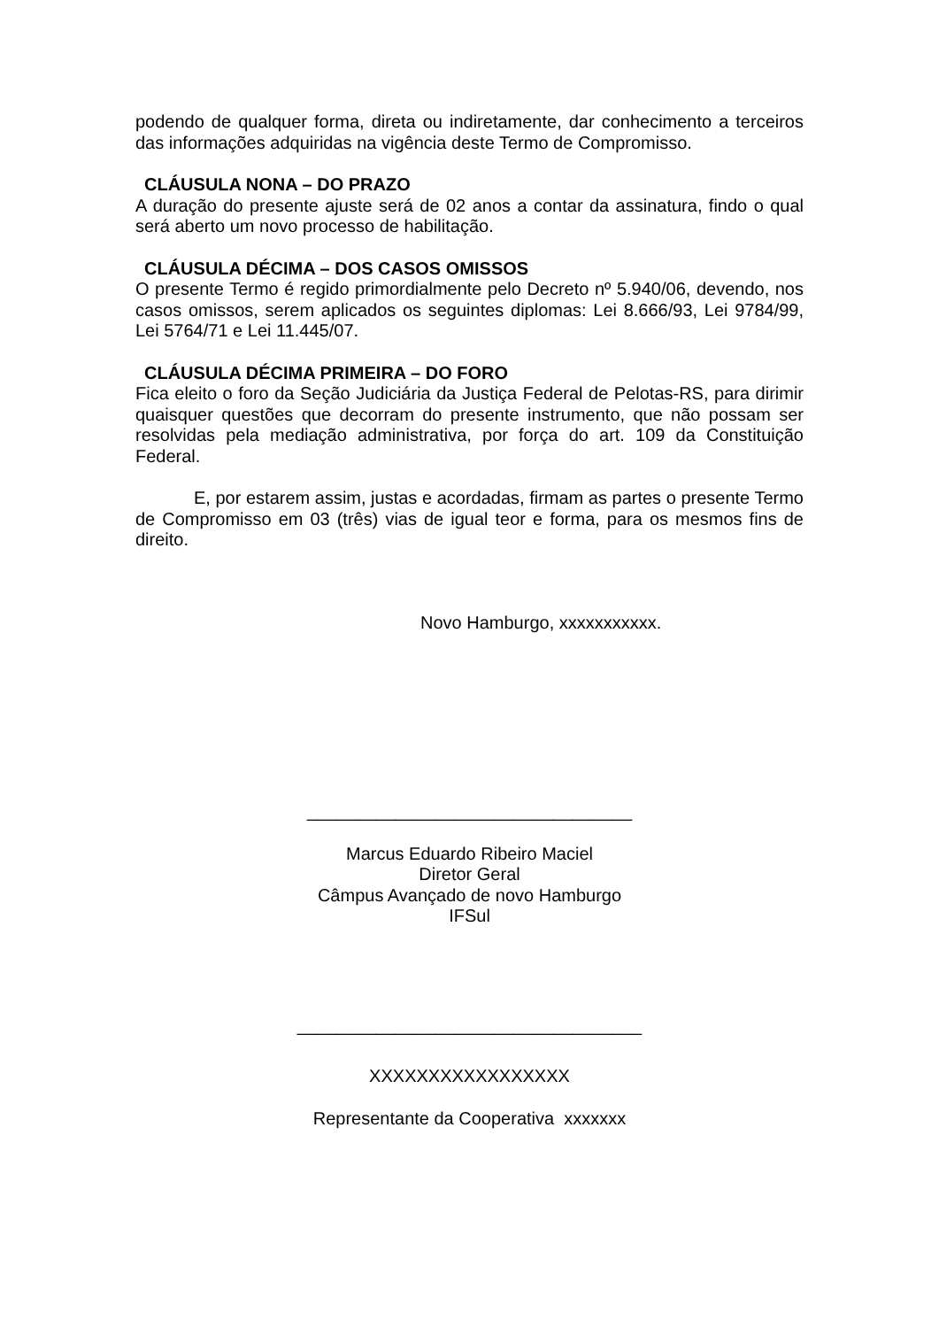podendo de qualquer forma, direta ou indiretamente, dar conhecimento a terceiros das informações adquiridas na vigência deste Termo de Compromisso.
CLÁUSULA NONA – DO PRAZO
A duração do presente ajuste será de 02 anos a contar da assinatura, findo o qual será aberto um novo processo de habilitação.
CLÁUSULA DÉCIMA – DOS CASOS OMISSOS
O presente Termo é regido primordialmente pelo Decreto nº 5.940/06, devendo, nos casos omissos, serem aplicados os seguintes diplomas: Lei 8.666/93, Lei 9784/99, Lei 5764/71 e Lei 11.445/07.
CLÁUSULA DÉCIMA PRIMEIRA – DO FORO
Fica eleito o foro da Seção Judiciária da Justiça Federal de Pelotas-RS, para dirimir quaisquer questões que decorram do presente instrumento, que não possam ser resolvidas pela mediação administrativa, por força do art. 109 da Constituição Federal.
E, por estarem assim, justas e acordadas, firmam as partes o presente Termo de Compromisso em 03 (três) vias de igual teor e forma, para os mesmos fins de direito.
Novo Hamburgo, xxxxxxxxxxx.
_________________________________
Marcus Eduardo Ribeiro Maciel
Diretor Geral
Câmpus Avançado de novo Hamburgo
IFSul
___________________________________
XXXXXXXXXXXXXXXXX
Representante da Cooperativa xxxxxxx